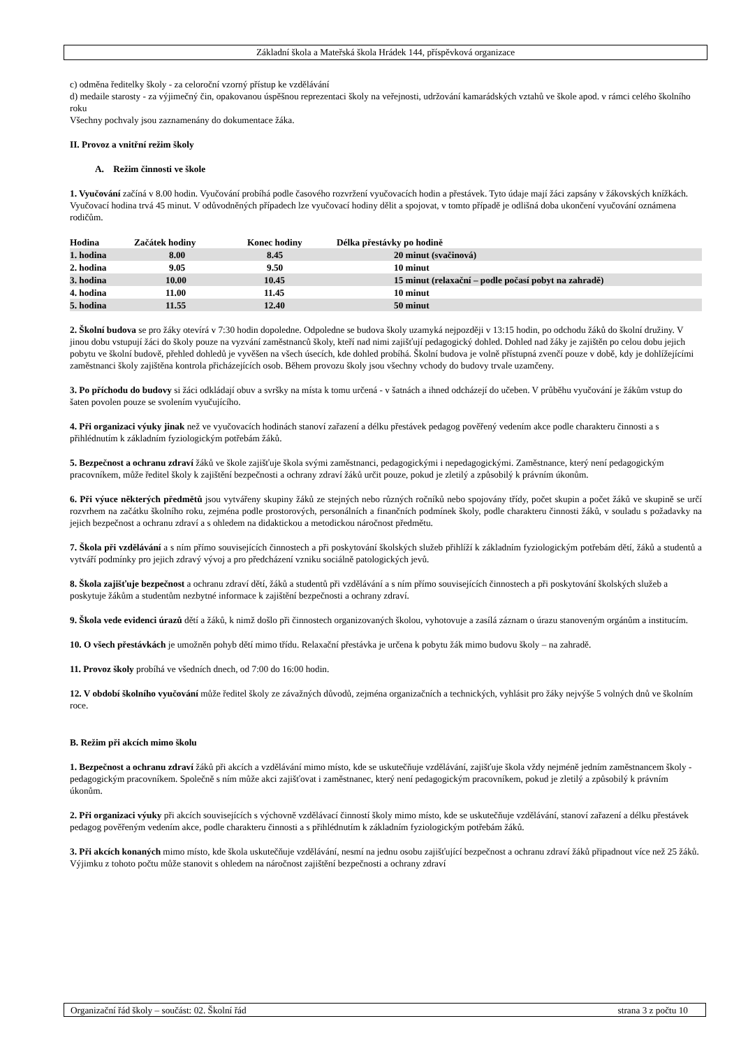Základní škola a Mateřská škola Hrádek 144, příspěvková organizace
c) odměna ředitelky školy - za celoroční vzorný přístup ke vzdělávání
d) medaile starosty - za výjimečný čin, opakovanou úspěšnou reprezentaci školy na veřejnosti, udržování kamarádských vztahů ve škole apod. v rámci celého školního roku
Všechny pochvaly jsou zaznamenány do dokumentace žáka.
II. Provoz a vnitřní režim školy
A. Režim činnosti ve škole
1. Vyučování začíná v 8.00 hodin. Vyučování probíhá podle časového rozvržení vyučovacích hodin a přestávek. Tyto údaje mají žáci zapsány v žákovských knížkách. Vyučovací hodina trvá 45 minut. V odůvodněných případech lze vyučovací hodiny dělit a spojovat, v tomto případě je odlišná doba ukončení vyučování oznámena rodičům.
| Hodina | Začátek hodiny | Konec hodiny | Délka přestávky po hodině |
| --- | --- | --- | --- |
| 1. hodina | 8.00 | 8.45 | 20 minut (svačinová) |
| 2. hodina | 9.05 | 9.50 | 10 minut |
| 3. hodina | 10.00 | 10.45 | 15 minut (relaxační – podle počasí pobyt na zahradě) |
| 4. hodina | 11.00 | 11.45 | 10 minut |
| 5. hodina | 11.55 | 12.40 | 50 minut |
2. Školní budova se pro žáky otevírá v 7:30 hodin dopoledne. Odpoledne se budova školy uzamyká nejpozději v 13:15 hodin, po odchodu žáků do školní družiny. V jinou dobu vstupují žáci do školy pouze na vyzvání zaměstnanců školy, kteří nad nimi zajišťují pedagogický dohled. Dohled nad žáky je zajištěn po celou dobu jejich pobytu ve školní budově, přehled dohledů je vyvěšen na všech úsecích, kde dohled probíhá. Školní budova je volně přístupná zvenčí pouze v době, kdy je dohlížejícími zaměstnanci školy zajištěna kontrola přicházejících osob. Během provozu školy jsou všechny vchody do budovy trvale uzamčeny.
3. Po příchodu do budovy si žáci odkládají obuv a svršky na místa k tomu určená - v šatnách a ihned odcházejí do učeben. V průběhu vyučování je žákům vstup do šaten povolen pouze se svolením vyučujícího.
4. Při organizaci výuky jinak než ve vyučovacích hodinách stanoví zařazení a délku přestávek pedagog pověřený vedením akce podle charakteru činnosti a s přihlédnutím k základním fyziologickým potřebám žáků.
5. Bezpečnost a ochranu zdraví žáků ve škole zajišťuje škola svými zaměstnanci, pedagogickými i nepedagogickými. Zaměstnance, který není pedagogickým pracovníkem, může ředitel školy k zajištění bezpečnosti a ochrany zdraví žáků určit pouze, pokud je zletilý a způsobilý k právním úkonům.
6. Při výuce některých předmětů jsou vytvářeny skupiny žáků ze stejných nebo různých ročníků nebo spojovány třídy, počet skupin a počet žáků ve skupině se určí rozvrhem na začátku školního roku, zejména podle prostorových, personálních a finančních podmínek školy, podle charakteru činnosti žáků, v souladu s požadavky na jejich bezpečnost a ochranu zdraví a s ohledem na didaktickou a metodickou náročnost předmětu.
7. Škola při vzdělávání a s ním přímo souvisejících činnostech a při poskytování školských služeb přihlíží k základním fyziologickým potřebám dětí, žáků a studentů a vytváří podmínky pro jejich zdravý vývoj a pro předcházení vzniku sociálně patologických jevů.
8. Škola zajišťuje bezpečnost a ochranu zdraví dětí, žáků a studentů při vzdělávání a s ním přímo souvisejících činnostech a při poskytování školských služeb a poskytuje žákům a studentům nezbytné informace k zajištění bezpečnosti a ochrany zdraví.
9. Škola vede evidenci úrazů dětí a žáků, k nimž došlo při činnostech organizovaných školou, vyhotovuje a zasílá záznam o úrazu stanoveným orgánům a institucím.
10. O všech přestávkách je umožněn pohyb dětí mimo třídu. Relaxační přestávka je určena k pobytu žák mimo budovu školy – na zahradě.
11. Provoz školy probíhá ve všedních dnech, od 7:00 do 16:00 hodin.
12. V období školního vyučování může ředitel školy ze závažných důvodů, zejména organizačních a technických, vyhlásit pro žáky nejvýše 5 volných dnů ve školním roce.
B. Režim při akcích mimo školu
1. Bezpečnost a ochranu zdraví žáků při akcích a vzdělávání mimo místo, kde se uskutečňuje vzdělávání, zajišťuje škola vždy nejméně jedním zaměstnancem školy - pedagogickým pracovníkem. Společně s ním může akci zajišťovat i zaměstnanec, který není pedagogickým pracovníkem, pokud je zletilý a způsobilý k právním úkonům.
2. Při organizaci výuky při akcích souvisejících s výchovně vzdělávací činností školy mimo místo, kde se uskutečňuje vzdělávání, stanoví zařazení a délku přestávek pedagog pověřeným vedením akce, podle charakteru činnosti a s přihlédnutím k základním fyziologickým potřebám žáků.
3. Při akcích konaných mimo místo, kde škola uskutečňuje vzdělávání, nesmí na jednu osobu zajišťující bezpečnost a ochranu zdraví žáků připadnout více než 25 žáků. Výjimku z tohoto počtu může stanovit s ohledem na náročnost zajištění bezpečnosti a ochrany zdraví
Organizační řád školy – součást: 02. Školní řád strana 3 z počtu 10